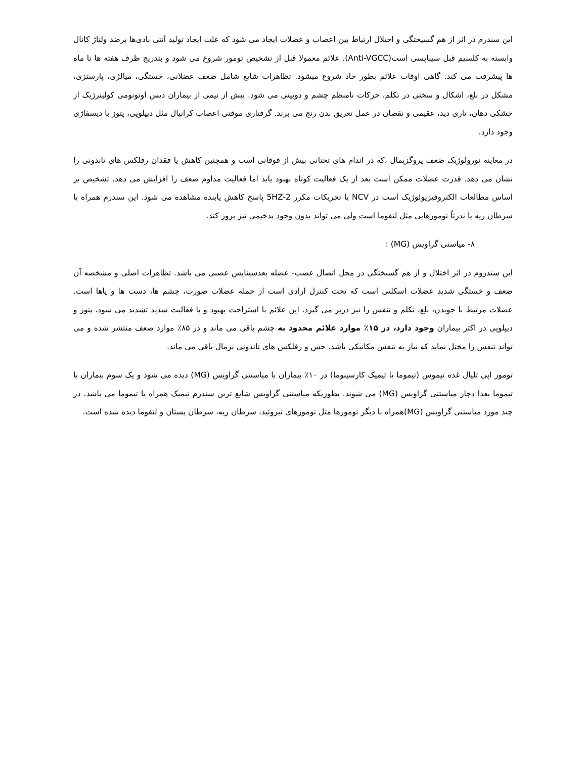این سندرم در اثر از هم گسیختگی و اختلال ارتباط بین اعصاب و عضلات ایجاد می شود که علت ایجاد تولید آنتی بادی‌ها برضد ولتاژ کانال وابسته به کلسیم قبل سیناپسی است(Anti-VGCC). علائم معمولا قبل از تشخیص تومور شروع می شود و بتدریج ظرف هفته ها تا ماه ها پیشرفت می کند. گاهی اوقات علائم بطور حاد شروع میشود. تظاهرات شایع شامل ضعف عضلانی، خستگی، میالژی، پارستزی، مشکل در بلع، اشکال و سختی در تکلم، حرکات نامنظم چشم و دوبینی می شود. بیش از نیمی از بیماران دیس اوتونومی کولینرژیک از خشکی دهان، تاری دید، عقیمی و نقصان در عمل تعریق بدن رنج می برند. گرفتاری موقتی اعصاب کرانیال مثل دیپلوپی، پتوز با دیسفاژی وجود دارد.
در معاینه نورولوژیک ضعف پروگزیمال ،که در اندام های تحتانی بیش از فوقانی است و همچنین کاهش یا فقدان رفلکس های تاندونی را نشان می دهد. قدرت عضلات ممکن است بعد از یک فعالیت کوتاه بهبود یابد اما فعالیت مداوم ضعف را افزایش می دهد. تشخیص بر اساس مطالعات الکتروفیزیولوژیک است در NCV با تحریکات مکرر 2-5HZ پاسخ کاهش یابنده مشاهده می شود. این سندرم همراه با سرطان ریه یا ندرتاً تومورهایی مثل لنفوما است ولی می تواند بدون وجود بدخیمی نیز بروز کند.
۸- میاسنی گراویس (MG) :
این سندروم در اثر اختلال و از هم گسیختگی در محل اتصال عصب- عضله بعدسیناپس عصبی می باشد. تظاهرات اصلی و مشخصه آن ضعف و خستگی شدید عضلات اسکلتی است که تحت کنترل ارادی است از جمله عضلات صورت، چشم ها، دست ها و پاها است. عضلات مرتبط با جویدن، بلع، تکلم و تنفس را نیز دربر می گیرد. این علائم با استراحت بهبود و با فعالیت شدید تشدید می شود. پتوز و دیپلوپی در اکثر بیماران وجود دارد، در ۱۵٪ موارد علائم محدود به چشم باقی می ماند و در ۸۵٪ موارد ضعف منتشر شده و می تواند تنفس را مختل نماید که نیاز به تنفس مکانیکی باشد. حس و رفلکس های تاندونی نرمال باقی می ماند.
تومور اپی تلیال غده تیموس (تیموما یا تیمیک کارسینوما) در ۱۰٪ بیماران با میاستنی گراویس (MG) دیده می شود و یک سوم بیماران با تیموما بعدا دچار میاستنی گراویس (MG) می شوند. بطوریکه میاستنی گراویس شایع ترین سندرم تیمیک همراه با تیموما می باشد. در چند مورد میاستنی گراویس (MG)همراه با دیگر تومورها مثل تومورهای تیروئید، سرطان ریه، سرطان پستان و لنفوما دیده شده است.